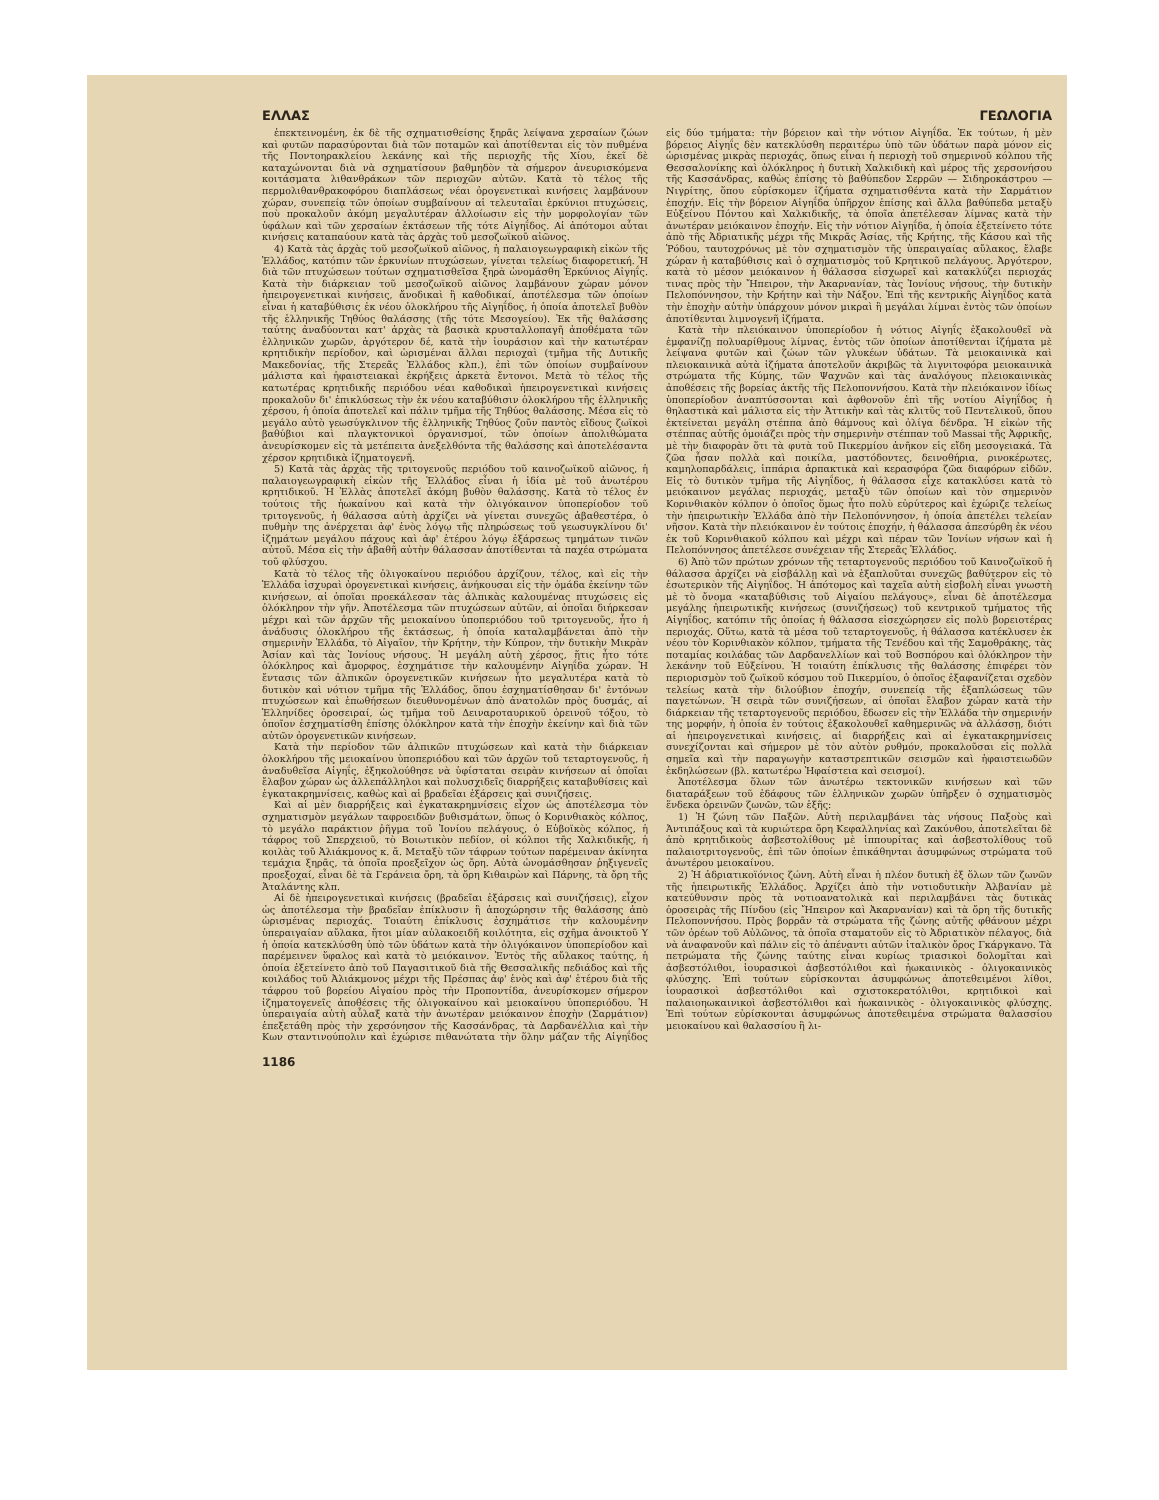ΕΛΛΑΣ ΓΕΩΛΟΓΙΑ
ἐπεκτεινομένη, ἐκ δὲ τῆς σχηματισθείσης ξηρᾶς λείψανα χερσαίων ζώων καὶ φυτῶν παρασύρονται διὰ τῶν ποταμῶν καὶ ἀποτίθενται εἰς τὸν πυθμένα τῆς Ποντοηρακλείου λεκάνης καὶ τῆς περιοχῆς τῆς Χίου, ἐκεῖ δὲ καταχώνονται διὰ νὰ σχηματίσουν βαθμηδὸν τὰ σήμερον ἀνευρισκόμενα κοιτάσματα λιθανθράκων τῶν περιοχῶν αὐτῶν. Κατὰ τὸ τέλος τῆς περμολιθανθρακοφόρου διαπλάσεως νέαι ὀρογενετικαὶ κινήσεις λαμβάνουν χώραν, συνεπείᾳ τῶν ὁποίων συμβαίνουν αἱ τελευταῖαι ἑρκύνιοι πτυχώσεις, ποὺ προκαλοῦν ἀκόμη μεγαλυτέραν ἀλλοίωσιν εἰς τὴν μορφολογίαν τῶν ὑφάλων καὶ τῶν χερσαίων ἐκτάσεων τῆς τότε Αἰγηΐδος. Αἱ ἀπότομοι αὗται κινήσεις καταπαύουν κατὰ τὰς ἀρχὰς τοῦ μεσοζωϊκοῦ αἰῶνος.
4) Κατὰ τὰς ἀρχὰς τοῦ μεσοζωϊκοῦ αἰῶνος, ἡ παλαιογεωγραφικὴ εἰκὼν τῆς Ἑλλάδος, κατόπιν τῶν ἑρκυνίων πτυχώσεων, γίνεται τελείως διαφορετική. Ἡ διὰ τῶν πτυχώσεων τούτων σχηματισθεῖσα ξηρὰ ὠνομάσθη Ἑρκύνιος Αἰγηΐς. Κατὰ τὴν διάρκειαν τοῦ μεσοζωϊκοῦ αἰῶνος λαμβάνουν χώραν μόνον ἠπειρογενετικαὶ κινήσεις, ἄνοδικαὶ ἢ καθοδικαί, ἀποτέλεσμα τῶν ὁποίων εἶναι ἡ καταβύθισις ἐκ νέου ὁλοκλήρου τῆς Αἰγηΐδος, ἡ ὁποία ἀποτελεῖ βυθὸν τῆς ἑλληνικῆς Τηθύος θαλάσσης (τῆς τότε Μεσογείου). Ἐκ τῆς θαλάσσης ταύτης ἀναδύονται κατ' ἀρχὰς τὰ βασικὰ κρυσταλλοπαγῆ ἀποθέματα τῶν ἑλληνικῶν χωρῶν, ἀργότερον δέ, κατὰ τὴν ἰουράσιον καὶ τὴν κατωτέραν κρητιδικὴν περίοδον, καὶ ὡρισμέναι ἄλλαι περιοχαὶ (τμῆμα τῆς Δυτικῆς Μακεδονίας, τῆς Στερεᾶς Ἑλλάδος κλπ.), ἐπὶ τῶν ὁποίων συμβαίνουν μάλιστα καὶ ἡφαιστειακαὶ ἐκρήξεις ἀρκετὰ ἔντονοι. Μετὰ τὸ τέλος τῆς κατωτέρας κρητιδικῆς περιόδου νέαι καθοδικαὶ ἠπειρογενετικαὶ κινήσεις προκαλοῦν δι' ἐπικλύσεως τὴν ἐκ νέου καταβύθισιν ὁλοκλήρου τῆς ἑλληνικῆς χέρσου, ἡ ὁποία ἀποτελεῖ καὶ πάλιν τμῆμα τῆς Τηθύος θαλάσσης. Μέσα εἰς τὸ μεγάλο αὐτὸ γεωσύγκλινον τῆς ἑλληνικῆς Τηθύος ζοῦν παντὸς εἴδους ζωϊκοὶ βαθύβιοι καὶ πλαγκτονικοὶ ὀργανισμοί, τῶν ὁποίων ἀπολιθώματα ἀνευρίσκομεν εἰς τὰ μετέπειτα ἀνεξελθόντα τῆς θαλάσσης καὶ ἀποτελέσαντα χέρσον κρητιδικὰ ἰζηματογενῆ.
5) Κατὰ τὰς ἀρχὰς τῆς τριτογενοῦς περιόδου τοῦ καινοζωϊκοῦ αἰῶνος, ἡ παλαιογεωγραφικὴ εἰκὼν τῆς Ἑλλάδος εἶναι ἡ ἰδία μὲ τοῦ ἀνωτέρου κρητιδικοῦ. Ἡ Ἑλλὰς ἀποτελεῖ ἀκόμη βυθὸν θαλάσσης. Κατὰ τὸ τέλος ἐν τούτοις τῆς ἠωκαίνου καὶ κατὰ τὴν ὀλιγόκαινον ὑποπερίοδον τοῦ τριτογενοῦς, ἡ θάλασσα αὐτὴ ἀρχίζει νὰ γίνεται συνεχῶς ἀβαθεστέρα, ὁ πυθμὴν της ἀνέρχεται ἀφ' ἑνὸς λόγῳ τῆς πληρώσεως τοῦ γεωσυγκλίνου δι' ἰζημάτων μεγάλου πάχους καὶ ἀφ' ἑτέρου λόγῳ ἐξάρσεως τμημάτων τινῶν αὐτοῦ. Μέσα εἰς τὴν ἀβαθῆ αὐτὴν θάλασσαν ἀποτίθενται τὰ παχέα στρώματα τοῦ φλύσχου.
Κατὰ τὸ τέλος τῆς ὀλιγοκαίνου περιόδου ἀρχίζουν, τέλος, καὶ εἰς τὴν Ἑλλάδα ἰσχυραὶ ὀρογενετικαὶ κινήσεις, ἀνήκουσαι εἰς τὴν ὁμάδα ἐκείνην τῶν κινήσεων, αἱ ὁποῖαι προεκάλεσαν τὰς ἀλπικὰς καλουμένας πτυχώσεις εἰς ὁλόκληρον τὴν γῆν. Ἀποτέλεσμα τῶν πτυχώσεων αὐτῶν, αἱ ὁποῖαι διήρκεσαν μέχρι καὶ τῶν ἀρχῶν τῆς μειοκαίνου ὑποπεριόδου τοῦ τριτογενοῦς, ἦτο ἡ ἀνάδυσις ὁλοκλήρου τῆς ἐκτάσεως, ἡ ὁποία καταλαμβάνεται ἀπὸ τὴν σημερινὴν Ἑλλάδα, τὸ Αἰγαῖον, τὴν Κρήτην, τὴν Κύπρον, τὴν δυτικὴν Μικρὰν Ἀσίαν καὶ τὰς Ἰονίους νήσους. Ἡ μεγάλη αὐτὴ χέρσος, ἥτις ἦτο τότε ὁλόκληρος καὶ ἄμορφος, ἐσχημάτισε τὴν καλουμένην Αἰγηΐδα χώραν. Ἡ ἔντασις τῶν ἀλπικῶν ὀρογενετικῶν κινήσεων ἦτο μεγαλυτέρα κατὰ τὸ δυτικὸν καὶ νότιον τμῆμα τῆς Ἑλλάδος, ὅπου ἐσχηματίσθησαν δι' ἐντόνων πτυχώσεων καὶ ἐπωθήσεων διευθυνομένων ἀπὸ ἀνατολῶν πρὸς δυσμάς, αἱ Ἑλληνίδες ὀροσειραί, ὡς τμῆμα τοῦ Δειναροταυρικοῦ ὀρεινοῦ τόξου, τὸ ὁποῖον ἐσχηματίσθη ἐπίσης ὁλόκληρον κατὰ τὴν ἐποχὴν ἐκείνην καὶ διὰ τῶν αὐτῶν ὀρογενετικῶν κινήσεων.
Κατὰ τὴν περίοδον τῶν ἀλπικῶν πτυχώσεων καὶ κατὰ τὴν διάρκειαν ὁλοκλήρου τῆς μειοκαίνου ὑποπεριόδου καὶ τῶν ἀρχῶν τοῦ τεταρτογενοῦς, ἡ ἀναδυθεῖσα Αἰγηΐς, ἐξηκολούθησε νὰ ὑφίσταται σειρὰν κινήσεων αἱ ὁποῖαι ἔλαβον χώραν ὡς ἀλλεπάλληλοι καὶ πολυσχιδεῖς διαρρήξεις καταβυθίσεις καὶ ἐγκατακρημνίσεις, καθὼς καὶ αἱ βραδεῖαι ἐξάρσεις καὶ συνιζήσεις.
Καὶ αἱ μὲν διαρρήξεις καὶ ἐγκατακρημνίσεις εἶχον ὡς ἀποτέλεσμα τὸν σχηματισμὸν μεγάλων ταφροειδῶν βυθισμάτων, ὅπως ὁ Κορινθιακὸς κόλπος, τὸ μεγάλο παράκτιον ῥῆγμα τοῦ Ἰονίου πελάγους, ὁ Εὐβοϊκὸς κόλπος, ἡ τάφρος τοῦ Σπερχειοῦ, τὸ Βοιωτικὸν πεδίον, οἱ κόλποι τῆς Χαλκιδικῆς, ἡ κοιλὰς τοῦ Ἀλιάκμονος κ. ἄ. Μεταξὺ τῶν τάφρων τούτων παρέμειναν ἀκίνητα τεμάχια ξηρᾶς, τὰ ὁποῖα προεξεῖχον ὡς ὄρη. Αὐτὰ ὠνομάσθησαν ῥηξιγενεῖς προεξοχαί, εἶναι δὲ τὰ Γεράνεια ὄρη, τὰ ὄρη Κιθαιρὼν καὶ Πάρνης, τὰ ὄρη τῆς Ἀταλάντης κλπ.
Αἱ δὲ ἠπειρογενετικαὶ κινήσεις (βραδεῖαι ἐξάρσεις καὶ συνιζήσεις), εἶχον ὡς ἀποτέλεσμα τὴν βραδεῖαν ἐπίκλυσιν ἢ ἀποχώρησιν τῆς θαλάσσης ἀπὸ ὡρισμένας περιοχάς. Τοιαύτη ἐπίκλυσις ἐσχημάτισε τὴν καλουμένην ὑπεραιγαίαν αὔλακα, ἤτοι μίαν αὐλακοειδῆ κοιλότητα, εἰς σχῆμα ἀνοικτοῦ Υ ἡ ὁποία κατεκλύσθη ὑπὸ τῶν ὑδάτων κατὰ τὴν ὀλιγόκαινον ὑποπερίοδον καὶ παρέμεινεν ὕφαλος καὶ κατὰ τὸ μειόκαινον. Ἐντὸς τῆς αὔλακος ταύτης, ἡ ὁποία ἐξετείνετο ἀπὸ τοῦ Παγασιτικοῦ διὰ τῆς Θεσσαλικῆς πεδιάδος καὶ τῆς κοιλάδος τοῦ Ἀλιάκμονος μέχρι τῆς Πρέσπας ἀφ' ἑνὸς καὶ ἀφ' ἑτέρου διὰ τῆς τάφρου τοῦ βορείου Αἰγαίου πρὸς τὴν Προποντίδα, ἀνευρίσκομεν σήμερον ἰζηματογενεῖς ἀποθέσεις τῆς ὀλιγοκαίνου καὶ μειοκαίνου ὑποπεριόδου. Ἡ ὑπεραιγαία αὐτὴ αὖλαξ κατὰ τὴν ἀνωτέραν μειόκαινον ἐποχὴν (Σαρμάτιον) ἐπεξετάθη πρὸς τὴν χερσόνησον τῆς Κασσάνδρας, τὰ Δαρδανέλλια καὶ τὴν Κων σταντινούπολιν καὶ ἐχώρισε πιθανώτατα τὴν ὅλην μάζαν τῆς Αἰγηΐδος εἰς δύο τμήματα: τὴν βόρειον καὶ τὴν νότιον Αἰγηΐδα. Ἐκ τούτων, ἡ μὲν βόρειος Αἰγηΐς δὲν κατεκλύσθη περαιτέρω ὑπὸ τῶν ὑδάτων παρὰ μόνον εἰς ὡρισμένας μικρὰς περιοχάς, ὅπως εἶναι ἡ περιοχὴ τοῦ σημερινοῦ κόλπου τῆς Θεσσαλονίκης καὶ ὁλόκληρος ἡ δυτικὴ Χαλκιδικὴ καὶ μέρος τῆς χερσονήσου τῆς Κασσάνδρας, καθὼς ἐπίσης τὸ βαθύπεδον Σερρῶν — Σιδηροκάστρου — Νιγρίτης, ὅπου εὑρίσκομεν ἰζήματα σχηματισθέντα κατὰ τὴν Σαρμάτιον ἐποχήν. Εἰς τὴν βόρειον Αἰγηΐδα ὑπῆρχον ἐπίσης καὶ ἄλλα βαθύπεδα μεταξὺ Εὐξείνου Πόντου καὶ Χαλκιδικῆς, τὰ ὁποῖα ἀπετέλεσαν λίμνας κατὰ τὴν ἀνωτέραν μειόκαινον ἐποχήν. Εἰς τὴν νότιον Αἰγηΐδα, ἡ ὁποία ἐξετείνετο τότε ἀπὸ τῆς Ἀδριατικῆς μέχρι τῆς Μικρᾶς Ἀσίας, τῆς Κρήτης, τῆς Κάσου καὶ τῆς Ῥόδου, ταυτοχρόνως μὲ τὸν σχηματισμὸν τῆς ὑπεραιγαίας αὔλακος, ἔλαβε χώραν ἡ καταβύθισις καὶ ὁ σχηματισμὸς τοῦ Κρητικοῦ πελάγους. Ἀργότερον, κατὰ τὸ μέσον μειόκαινον ἡ θάλασσα εἰσχωρεῖ καὶ κατακλύζει περιοχάς τινας πρὸς τὴν Ἤπειρον, τὴν Ἀκαρνανίαν, τὰς Ἰονίους νήσους, τὴν δυτικὴν Πελοπόννησον, τὴν Κρήτην καὶ τὴν Νάξον. Ἐπὶ τῆς κεντρικῆς Αἰγηΐδος κατὰ τὴν ἐποχὴν αὐτὴν ὑπάρχουν μόνον μικραὶ ἢ μεγάλαι λίμναι ἐντὸς τῶν ὁποίων ἀποτίθενται λιμνογενῆ ἰζήματα.
Κατὰ τὴν πλειόκαινον ὑποπερίοδον ἡ νότιος Αἰγηΐς ἐξακολουθεῖ νὰ ἐμφανίζῃ πολυαρίθμους λίμνας, ἐντὸς τῶν ὁποίων ἀποτίθενται ἰζήματα μὲ λείψανα φυτῶν καὶ ζώων τῶν γλυκέων ὑδάτων. Τὰ μειοκαινικὰ καὶ πλειοκαινικὰ αὐτὰ ἰζήματα ἀποτελοῦν ἀκριβῶς τὰ λιγνιτοφόρα μειοκαινικὰ στρώματα τῆς Κύμης, τῶν Ψαχνῶν καὶ τὰς ἀναλόγους πλειοκαινικὰς ἀποθέσεις τῆς βορείας ἀκτῆς τῆς Πελοποννήσου. Κατὰ τὴν πλειόκαινον ἰδίως ὑποπερίοδον ἀναπτύσσονται καὶ ἀφθονοῦν ἐπὶ τῆς νοτίου Αἰγηΐδος ἡ θηλαστικὰ καὶ μάλιστα εἰς τὴν Ἀττικὴν καὶ τὰς κλιτῦς τοῦ Πεντελικοῦ, ὅπου ἐκτείνεται μεγάλη στέππα ἀπὸ θάμνους καὶ ὀλίγα δένδρα. Ἡ εἰκὼν τῆς στέππας αὐτῆς ὁμοιάζει πρὸς τὴν σημερινὴν στέππαν τοῦ Massai τῆς Ἀφρικῆς, μὲ τὴν διαφορὰν ὅτι τὰ φυτὰ τοῦ Πικερμίου ἀνῆκον εἰς εἴδη μεσογειακά. Τὰ ζῶα ἦσαν πολλὰ καὶ ποικίλα, μαστόδοντες, δεινοθήρια, ρινοκέρωτες, καμηλοπαρδάλεις, ἱππάρια ἁρπακτικὰ καὶ κερασφόρα ζῶα διαφόρων εἰδῶν. Εἰς τὸ δυτικὸν τμῆμα τῆς Αἰγηΐδος, ἡ θάλασσα εἶχε κατακλύσει κατὰ τὸ μειόκαινον μεγάλας περιοχάς, μεταξὺ τῶν ὁποίων καὶ τὸν σημερινὸν Κορινθιακὸν κόλπον ὁ ὁποῖος ὅμως ἦτο πολὺ εὐρύτερος καὶ ἐχώριζε τελείως τὴν ἠπειρωτικὴν Ἑλλάδα ἀπὸ τὴν Πελοπόννησον, ἡ ὁποία ἀπετέλει τελείαν νῆσον. Κατὰ τὴν πλειόκαινον ἐν τούτοις ἐποχήν, ἡ θάλασσα ἀπεσύρθη ἐκ νέου ἐκ τοῦ Κορινθιακοῦ κόλπου καὶ μέχρι καὶ πέραν τῶν Ἰονίων νήσων καὶ ἡ Πελοπόννησος ἀπετέλεσε συνέχειαν τῆς Στερεᾶς Ἑλλάδος.
6) Ἀπὸ τῶν πρώτων χρόνων τῆς τεταρτογενοῦς περιόδου τοῦ Καινοζωϊκοῦ ἡ θάλασσα ἀρχίζει νὰ εἰσβάλλῃ καὶ νὰ ἐξαπλοῦται συνεχῶς βαθύτερον εἰς τὸ ἐσωτερικὸν τῆς Αἰγηΐδος. Ἡ ἀπότομος καὶ ταχεῖα αὐτὴ εἰσβολὴ εἶναι γνωστὴ μὲ τὸ ὄνομα «καταβύθισις τοῦ Αἰγαίου πελάγους», εἶναι δὲ ἀποτέλεσμα μεγάλης ἠπειρωτικῆς κινήσεως (συνιζήσεως) τοῦ κεντρικοῦ τμήματος τῆς Αἰγηΐδος, κατόπιν τῆς ὁποίας ἡ θάλασσα εἰσεχώρησεν εἰς πολὺ βορειοτέρας περιοχάς. Οὕτω, κατὰ τὰ μέσα τοῦ τεταρτογενοῦς, ἡ θάλασσα κατέκλυσεν ἐκ νέου τὸν Κορινθιακὸν κόλπον, τμήματα τῆς Τενέδου καὶ τῆς Σαμοθράκης, τὰς ποταμίας κοιλάδας τῶν Δαρδανελλίων καὶ τοῦ Βοσπόρου καὶ ὁλόκληρον τὴν λεκάνην τοῦ Εὐξείνου. Ἡ τοιαύτη ἐπίκλυσις τῆς θαλάσσης ἐπιφέρει τὸν περιορισμὸν τοῦ ζωϊκοῦ κόσμου τοῦ Πικερμίου, ὁ ὁποῖος ἐξαφανίζεται σχεδὸν τελείως κατὰ τὴν διλούβιον ἐποχήν, συνεπείᾳ τῆς ἐξαπλώσεως τῶν παγετώνων. Ἡ σειρὰ τῶν συνιζήσεων, αἱ ὁποῖαι ἔλαβον χώραν κατὰ τὴν διάρκειαν τῆς τεταρτογενοῦς περιόδου, ἔδωσεν εἰς τὴν Ἑλλάδα τὴν σημερινήν της μορφήν, ἡ ὁποία ἐν τούτοις ἐξακολουθεῖ καθημερινῶς νὰ ἀλλάσσῃ, διότι αἱ ἠπειρογενετικαὶ κινήσεις, αἱ διαρρήξεις καὶ αἱ ἐγκατακρημνίσεις συνεχίζονται καὶ σήμερον μὲ τὸν αὐτὸν ρυθμόν, προκαλοῦσαι εἰς πολλὰ σημεῖα καὶ τὴν παραγωγὴν καταστρεπτικῶν σεισμῶν καὶ ἡφαιστειωδῶν ἐκδηλώσεων (βλ. κατωτέρω Ἡφαίστεια καὶ σεισμοί).
Ἀποτέλεσμα ὅλων τῶν ἀνωτέρω τεκτονικῶν κινήσεων καὶ τῶν διαταράξεων τοῦ ἐδάφους τῶν ἑλληνικῶν χωρῶν ὑπῆρξεν ὁ σχηματισμὸς ἕνδεκα ὀρεινῶν ζωνῶν, τῶν ἑξῆς:
1) Ἡ ζώνη τῶν Παξῶν. Αὐτὴ περιλαμβάνει τὰς νήσους Παξοὺς καὶ Ἀντιπάξους καὶ τὰ κυριώτερα ὄρη Κεφαλληνίας καὶ Ζακύνθου, ἀποτελεῖται δὲ ἀπὸ κρητιδικοὺς ἀσβεστολίθους μὲ ἱππουρίτας καὶ ἀσβεστολίθους τοῦ παλαιοτριτογενοῦς, ἐπὶ τῶν ὁποίων ἐπικάθηνται ἀσυμφώνως στρώματα τοῦ ἀνωτέρου μειοκαίνου.
2) Ἡ ἀδριατικοϊόνιος ζώνη. Αὐτὴ εἶναι ἡ πλέον δυτικὴ ἐξ ὅλων τῶν ζωνῶν τῆς ἠπειρωτικῆς Ἑλλάδος. Ἀρχίζει ἀπὸ τὴν νοτιοδυτικὴν Ἀλβανίαν μὲ κατεύθυνσιν πρὸς τὰ νοτιοανατολικὰ καὶ περιλαμβάνει τὰς δυτικὰς ὀροσειρὰς τῆς Πίνδου (εἰς Ἤπειρον καὶ Ἀκαρνανίαν) καὶ τὰ ὄρη τῆς δυτικῆς Πελοποννήσου. Πρὸς βορρᾶν τὰ στρώματα τῆς ζώνης αὐτῆς φθάνουν μέχρι τῶν ὀρέων τοῦ Αὐλῶνος, τὰ ὁποῖα σταματοῦν εἰς τὸ Ἀδριατικὸν πέλαγος, διὰ νὰ ἀναφανοῦν καὶ πάλιν εἰς τὸ ἀπέναντι αὐτῶν ἰταλικὸν ὄρος Γκάργκανο. Τὰ πετρώματα τῆς ζώνης ταύτης εἶναι κυρίως τριασικοὶ δολομῖται καὶ ἀσβεστόλιθοι, ἰουρασικοὶ ἀσβεστόλιθοι καὶ ἠωκαινικὸς - ὀλιγοκαινικὸς φλύσχης. Ἐπὶ τούτων εὑρίσκονται ἀσυμφώνως ἀποτεθειμένοι λίθοι, ἰουρασικοὶ ἀσβεστόλιθοι καὶ σχιστοκερατόλιθοι, κρητιδικοὶ καὶ παλαιοηωκαινικοὶ ἀσβεστόλιθοι καὶ ἠωκαινικὸς - ὀλιγοκαινικὸς φλύσχης. Ἐπὶ τούτων εὑρίσκονται ἀσυμφώνως ἀποτεθειμένα στρώματα θαλασσίου μειοκαίνου καὶ θαλασσίου ἢ λι-
1186